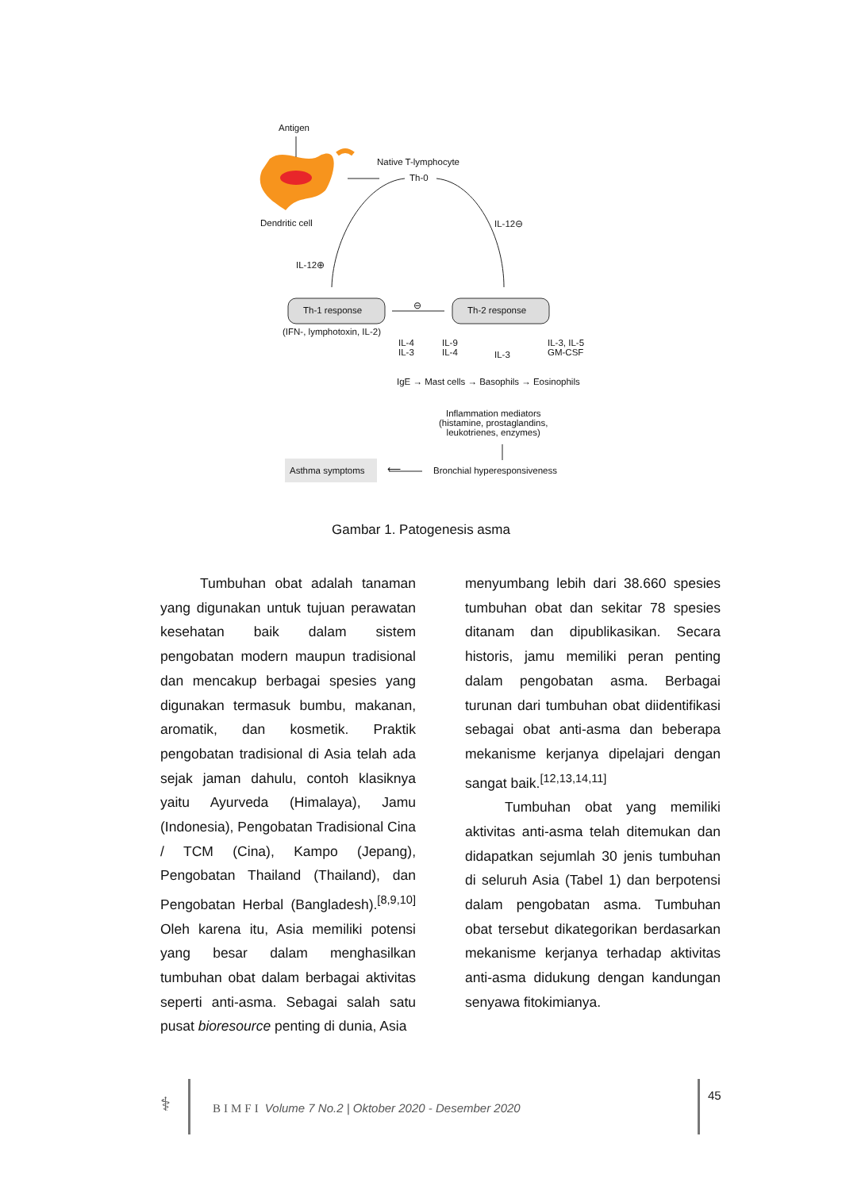Antigen
Native T-lymphocyte
Th-0
Dendritic cell IL-12⊖
IL-12⊕
Th-1 response
⊖
Th-2 response
(IFN-, lymphotoxin, IL-2)
IL-4
IL-3
IL-9
IL-4
IL-3
IL-3, IL-5
GM-CSF
IgE → Mast cells → Basophils → Eosinophils
Inflammation mediators
(histamine, prostaglandins,
leukotrienes, enzymes)
Asthma symptoms ⟵ Bronchial hyperesponsiveness
Gambar 1. Patogenesis asma
Tumbuhan obat adalah tanaman yang digunakan untuk tujuan perawatan kesehatan baik dalam sistem pengobatan modern maupun tradisional dan mencakup berbagai spesies yang digunakan termasuk bumbu, makanan, aromatik, dan kosmetik. Praktik pengobatan tradisional di Asia telah ada sejak jaman dahulu, contoh klasiknya yaitu Ayurveda (Himalaya), Jamu (Indonesia), Pengobatan Tradisional Cina / TCM (Cina), Kampo (Jepang), Pengobatan Thailand (Thailand), dan Pengobatan Herbal (Bangladesh).<sup>[8,9,10]</sup> Oleh karena itu, Asia memiliki potensi yang besar dalam menghasilkan tumbuhan obat dalam berbagai aktivitas seperti anti-asma. Sebagai salah satu pusat bioresource penting di dunia, Asia
menyumbang lebih dari 38.660 spesies tumbuhan obat dan sekitar 78 spesies ditanam dan dipublikasikan. Secara historis, jamu memiliki peran penting dalam pengobatan asma. Berbagai turunan dari tumbuhan obat diidentifikasi sebagai obat anti-asma dan beberapa mekanisme kerjanya dipelajari dengan sangat baik.<sup>[12,13,14,11]</sup>
Tumbuhan obat yang memiliki aktivitas anti-asma telah ditemukan dan didapatkan sejumlah 30 jenis tumbuhan di seluruh Asia (Tabel 1) dan berpotensi dalam pengobatan asma. Tumbuhan obat tersebut dikategorikan berdasarkan mekanisme kerjanya terhadap aktivitas anti-asma didukung dengan kandungan senyawa fitokimianya.
⚕
BIMFI Volume 7 No.2 | Oktober 2020 - Desember 2020
45